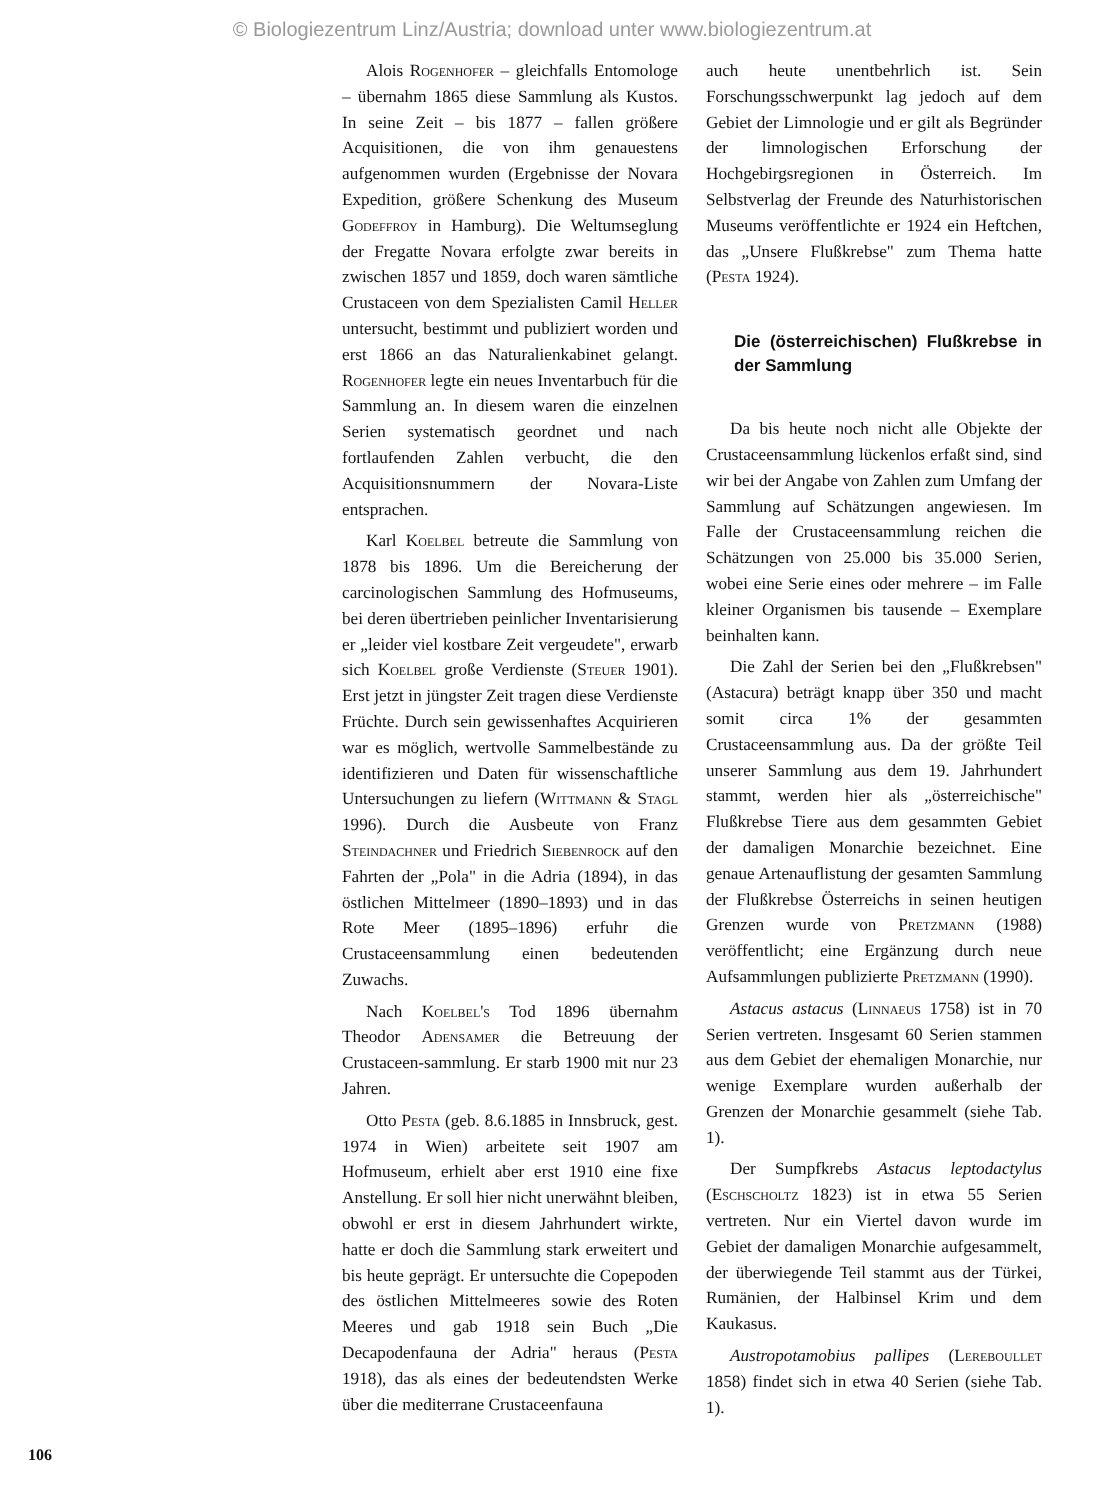© Biologiezentrum Linz/Austria; download unter www.biologiezentrum.at
Alois Rogenhofer – gleichfalls Entomologe – übernahm 1865 diese Sammlung als Kustos. In seine Zeit – bis 1877 – fallen größere Acquisitionen, die von ihm genauestens aufgenommen wurden (Ergebnisse der Novara Expedition, größere Schenkung des Museum Godeffroy in Hamburg). Die Weltumseglung der Fregatte Novara erfolgte zwar bereits in zwischen 1857 und 1859, doch waren sämtliche Crustaceen von dem Spezialisten Camil Heller untersucht, bestimmt und publiziert worden und erst 1866 an das Naturalienkabinet gelangt. Rogenhofer legte ein neues Inventarbuch für die Sammlung an. In diesem waren die einzelnen Serien systematisch geordnet und nach fortlaufenden Zahlen verbucht, die den Acquisitionsnummern der Novara-Liste entsprachen.
Karl Koelbel betreute die Sammlung von 1878 bis 1896. Um die Bereicherung der carcinologischen Sammlung des Hofmuseums, bei deren übertrieben peinlicher Inventarisierung er „leider viel kostbare Zeit vergeudete", erwarb sich Koelbel große Verdienste (Steuer 1901). Erst jetzt in jüngster Zeit tragen diese Verdienste Früchte. Durch sein gewissenhaftes Acquirieren war es möglich, wertvolle Sammelbestände zu identifizieren und Daten für wissenschaftliche Untersuchungen zu liefern (Wittmann & Stagl 1996). Durch die Ausbeute von Franz Steindachner und Friedrich Siebenrock auf den Fahrten der „Pola" in die Adria (1894), in das östlichen Mittelmeer (1890–1893) und in das Rote Meer (1895–1896) erfuhr die Crustaceensammlung einen bedeutenden Zuwachs.
Nach Koelbel's Tod 1896 übernahm Theodor Adensamer die Betreuung der Crustaceen-sammlung. Er starb 1900 mit nur 23 Jahren.
Otto Pesta (geb. 8.6.1885 in Innsbruck, gest. 1974 in Wien) arbeitete seit 1907 am Hofmuseum, erhielt aber erst 1910 eine fixe Anstellung. Er soll hier nicht unerwähnt bleiben, obwohl er erst in diesem Jahrhundert wirkte, hatte er doch die Sammlung stark erweitert und bis heute geprägt. Er untersuchte die Copepoden des östlichen Mittelmeeres sowie des Roten Meeres und gab 1918 sein Buch „Die Decapodenfauna der Adria" heraus (Pesta 1918), das als eines der bedeutendsten Werke über die mediterrane Crustaceenfauna
auch heute unentbehrlich ist. Sein Forschungsschwerpunkt lag jedoch auf dem Gebiet der Limnologie und er gilt als Begründer der limnologischen Erforschung der Hochgebirgsregionen in Österreich. Im Selbstverlag der Freunde des Naturhistorischen Museums veröffentlichte er 1924 ein Heftchen, das „Unsere Flußkrebse" zum Thema hatte (Pesta 1924).
Die (österreichischen) Flußkrebse in der Sammlung
Da bis heute noch nicht alle Objekte der Crustaceensammlung lückenlos erfaßt sind, sind wir bei der Angabe von Zahlen zum Umfang der Sammlung auf Schätzungen angewiesen. Im Falle der Crustaceensammlung reichen die Schätzungen von 25.000 bis 35.000 Serien, wobei eine Serie eines oder mehrere – im Falle kleiner Organismen bis tausende – Exemplare beinhalten kann.
Die Zahl der Serien bei den „Flußkrebsen" (Astacura) beträgt knapp über 350 und macht somit circa 1% der gesammten Crustaceensammlung aus. Da der größte Teil unserer Sammlung aus dem 19. Jahrhundert stammt, werden hier als „österreichische" Flußkrebse Tiere aus dem gesammten Gebiet der damaligen Monarchie bezeichnet. Eine genaue Artenauflistung der gesamten Sammlung der Flußkrebse Österreichs in seinen heutigen Grenzen wurde von Pretzmann (1988) veröffentlicht; eine Ergänzung durch neue Aufsammlungen publizierte Pretzmann (1990).
Astacus astacus (Linnaeus 1758) ist in 70 Serien vertreten. Insgesamt 60 Serien stammen aus dem Gebiet der ehemaligen Monarchie, nur wenige Exemplare wurden außerhalb der Grenzen der Monarchie gesammelt (siehe Tab. 1).
Der Sumpfkrebs Astacus leptodactylus (Eschscholtz 1823) ist in etwa 55 Serien vertreten. Nur ein Viertel davon wurde im Gebiet der damaligen Monarchie aufgesammelt, der überwiegende Teil stammt aus der Türkei, Rumänien, der Halbinsel Krim und dem Kaukasus.
Austropotamobius pallipes (Lereboullet 1858) findet sich in etwa 40 Serien (siehe Tab. 1).
106